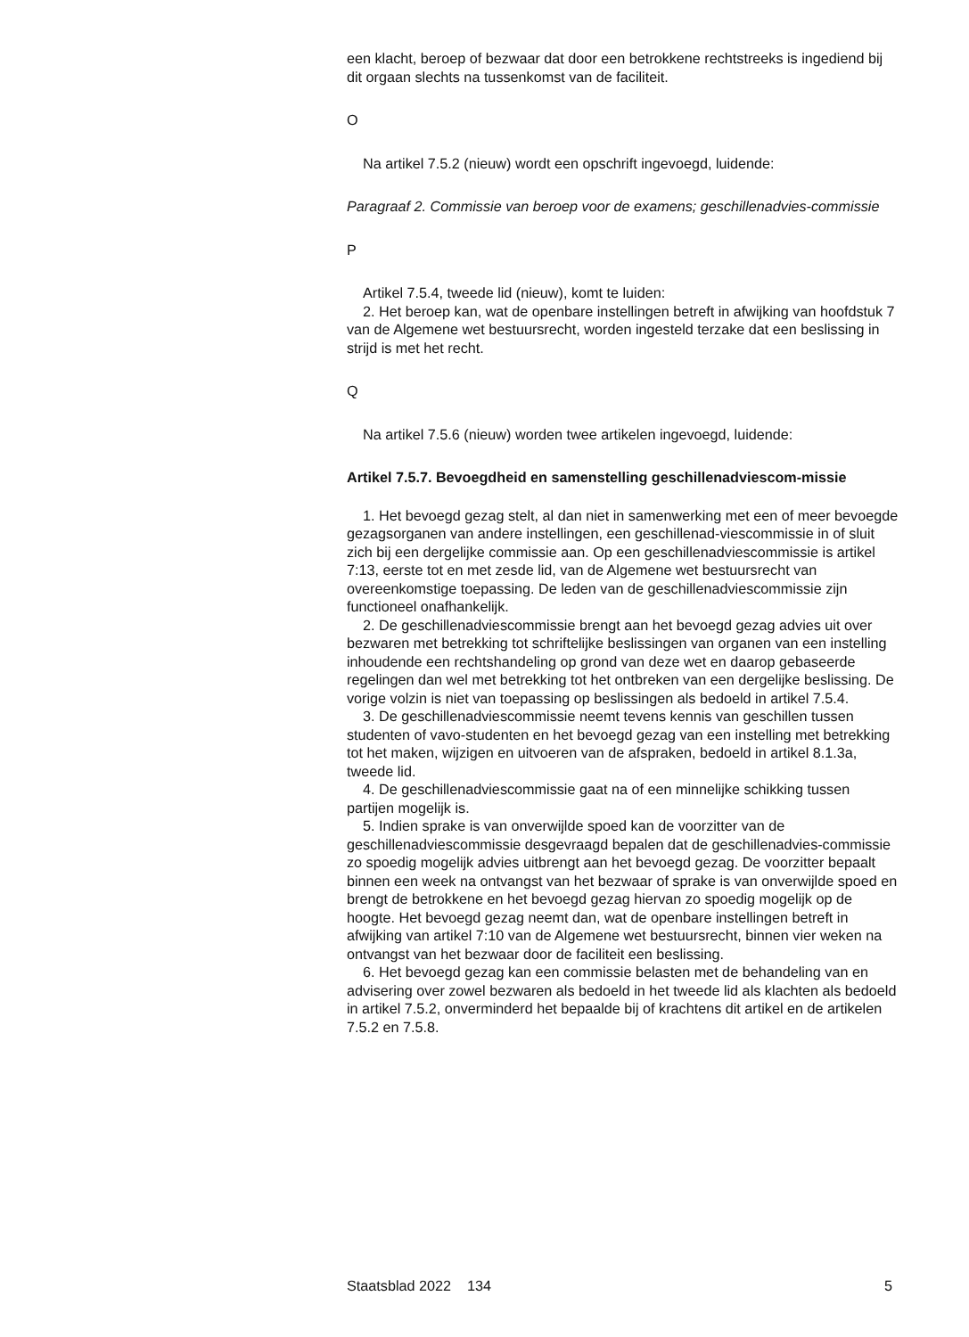een klacht, beroep of bezwaar dat door een betrokkene rechtstreeks is ingediend bij dit orgaan slechts na tussenkomst van de faciliteit.
O
Na artikel 7.5.2 (nieuw) wordt een opschrift ingevoegd, luidende:
Paragraaf 2. Commissie van beroep voor de examens; geschillenadvies-commissie
P
Artikel 7.5.4, tweede lid (nieuw), komt te luiden:
2. Het beroep kan, wat de openbare instellingen betreft in afwijking van hoofdstuk 7 van de Algemene wet bestuursrecht, worden ingesteld terzake dat een beslissing in strijd is met het recht.
Q
Na artikel 7.5.6 (nieuw) worden twee artikelen ingevoegd, luidende:
Artikel 7.5.7. Bevoegdheid en samenstelling geschillenadviescom-missie
1. Het bevoegd gezag stelt, al dan niet in samenwerking met een of meer bevoegde gezagsorganen van andere instellingen, een geschillenad-viescommissie in of sluit zich bij een dergelijke commissie aan. Op een geschillenadviescommissie is artikel 7:13, eerste tot en met zesde lid, van de Algemene wet bestuursrecht van overeenkomstige toepassing. De leden van de geschillenadviescommissie zijn functioneel onafhankelijk.
2. De geschillenadviescommissie brengt aan het bevoegd gezag advies uit over bezwaren met betrekking tot schriftelijke beslissingen van organen van een instelling inhoudende een rechtshandeling op grond van deze wet en daarop gebaseerde regelingen dan wel met betrekking tot het ontbreken van een dergelijke beslissing. De vorige volzin is niet van toepassing op beslissingen als bedoeld in artikel 7.5.4.
3. De geschillenadviescommissie neemt tevens kennis van geschillen tussen studenten of vavo-studenten en het bevoegd gezag van een instelling met betrekking tot het maken, wijzigen en uitvoeren van de afspraken, bedoeld in artikel 8.1.3a, tweede lid.
4. De geschillenadviescommissie gaat na of een minnelijke schikking tussen partijen mogelijk is.
5. Indien sprake is van onverwijlde spoed kan de voorzitter van de geschillenadviescommissie desgevraagd bepalen dat de geschillenadvies-commissie zo spoedig mogelijk advies uitbrengt aan het bevoegd gezag. De voorzitter bepaalt binnen een week na ontvangst van het bezwaar of sprake is van onverwijlde spoed en brengt de betrokkene en het bevoegd gezag hiervan zo spoedig mogelijk op de hoogte. Het bevoegd gezag neemt dan, wat de openbare instellingen betreft in afwijking van artikel 7:10 van de Algemene wet bestuursrecht, binnen vier weken na ontvangst van het bezwaar door de faciliteit een beslissing.
6. Het bevoegd gezag kan een commissie belasten met de behandeling van en advisering over zowel bezwaren als bedoeld in het tweede lid als klachten als bedoeld in artikel 7.5.2, onverminderd het bepaalde bij of krachtens dit artikel en de artikelen 7.5.2 en 7.5.8.
Staatsblad 2022 134 5